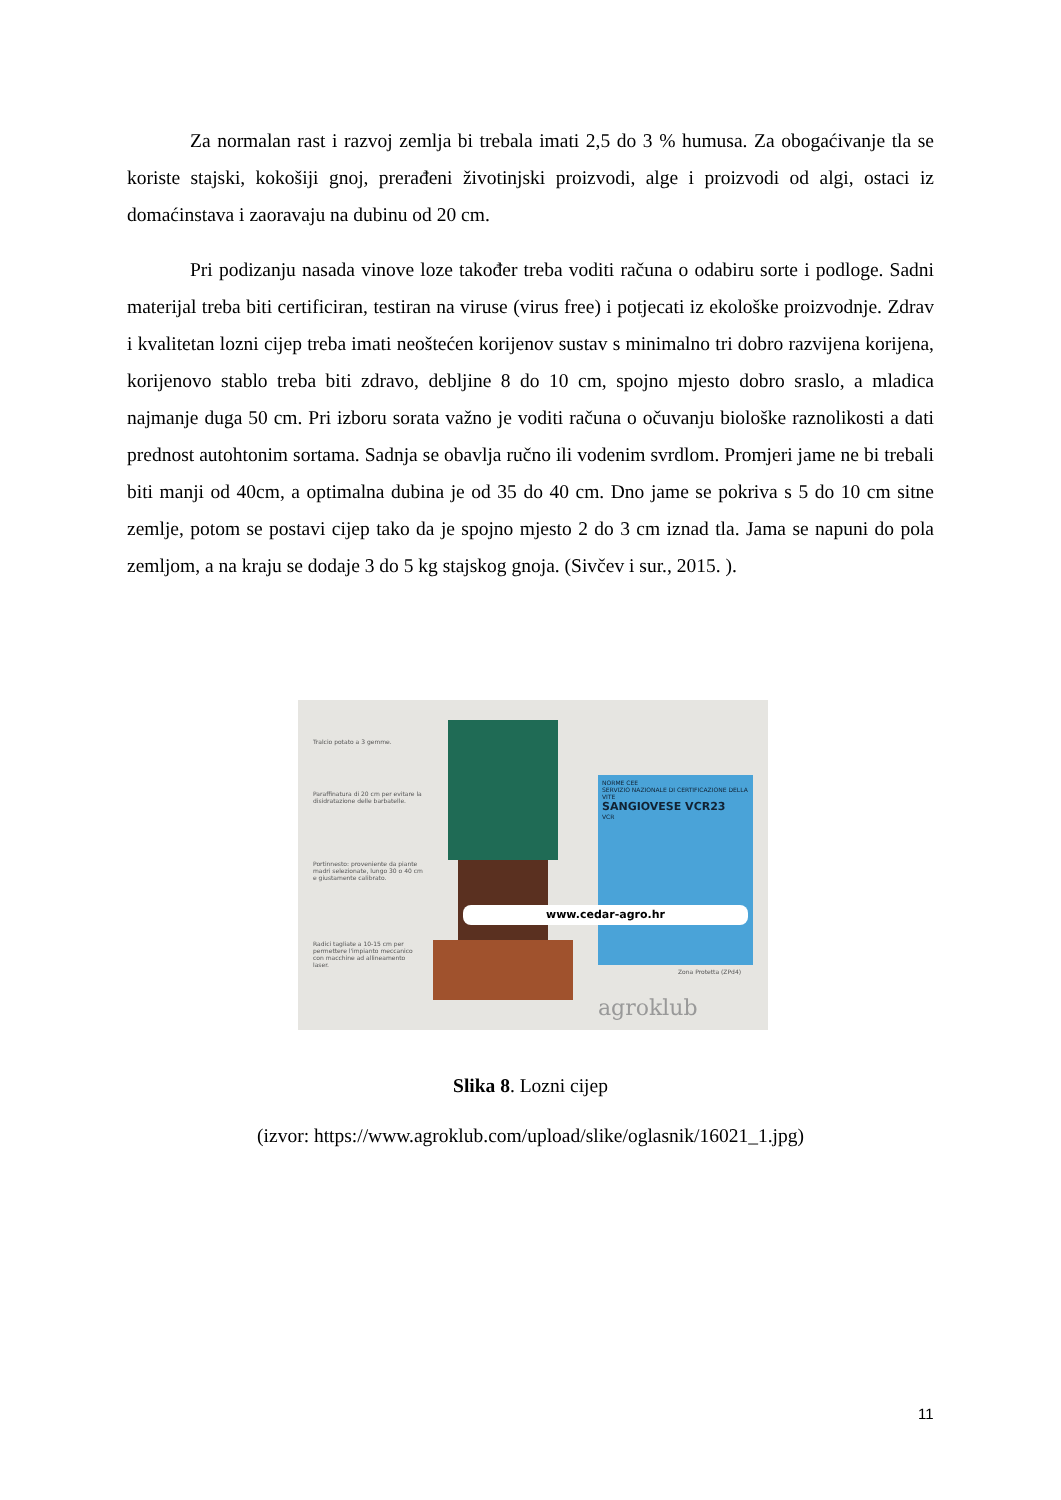Za normalan rast i razvoj zemlja bi trebala imati 2,5 do 3 % humusa. Za obogaćivanje tla se koriste stajski, kokošiji gnoj, prerađeni životinjski proizvodi, alge i proizvodi od algi, ostaci iz domaćinstava i zaoravaju na dubinu od 20 cm.
Pri podizanju nasada vinove loze također treba voditi računa o odabiru sorte i podloge. Sadni materijal treba biti certificiran, testiran na viruse (virus free) i potjecati iz ekološke proizvodnje. Zdrav i kvalitetan lozni cijep treba imati neoštećen korijenov sustav s minimalno tri dobro razvijena korijena, korijenovo stablo treba biti zdravo, debljine 8 do 10 cm, spojno mjesto dobro sraslo, a mladica najmanje duga 50 cm. Pri izboru sorata važno je voditi računa o očuvanju biološke raznolikosti a dati prednost autohtonim sortama. Sadnja se obavlja ručno ili vodenim svrdlom. Promjeri jame ne bi trebali biti manji od 40cm, a optimalna dubina je od 35 do 40 cm. Dno jame se pokriva s 5 do 10 cm sitne zemlje, potom se postavi cijep tako da je spojno mjesto 2 do 3 cm iznad tla. Jama se napuni do pola zemljom, a na kraju se dodaje 3 do 5 kg stajskog gnoja. (Sivčev i sur., 2015. ).
Tralcio potato a 3 gemme.
Paraffinatura di 20 cm per evitare la disidratazione delle barbatelle.
Portinnesto: proveniente da piante madri selezionate, lungo 30 o 40 cm e giustamente calibrato.
Radici tagliate a 10-15 cm per permettere l'impianto meccanico con macchine ad allineamento laser.
NORME CEE
SERVIZIO NAZIONALE DI CERTIFICAZIONE DELLA VITE
SANGIOVESE VCR23
VCR
www.cedar-agro.hr
Zona Protetta (ZPd4)
agroklub
Slika 8. Lozni cijep
(izvor: https://www.agroklub.com/upload/slike/oglasnik/16021_1.jpg)
11